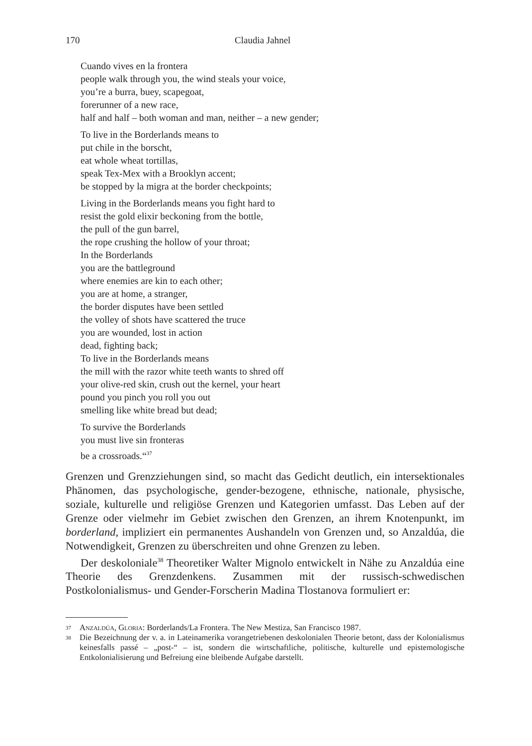170 Claudia Jahnel
Cuando vives en la frontera
people walk through you, the wind steals your voice,
you’re a burra, buey, scapegoat,
forerunner of a new race,
half and half – both woman and man, neither – a new gender;
To live in the Borderlands means to
put chile in the borscht,
eat whole wheat tortillas,
speak Tex-Mex with a Brooklyn accent;
be stopped by la migra at the border checkpoints;
Living in the Borderlands means you fight hard to
resist the gold elixir beckoning from the bottle,
the pull of the gun barrel,
the rope crushing the hollow of your throat;
In the Borderlands
you are the battleground
where enemies are kin to each other;
you are at home, a stranger,
the border disputes have been settled
the volley of shots have scattered the truce
you are wounded, lost in action
dead, fighting back;
To live in the Borderlands means
the mill with the razor white teeth wants to shred off
your olive-red skin, crush out the kernel, your heart
pound you pinch you roll you out
smelling like white bread but dead;
To survive the Borderlands
you must live sin fronteras
be a crossroads.“<sup>37</sup>
Grenzen und Grenzziehungen sind, so macht das Gedicht deutlich, ein intersektionales Phänomen, das psychologische, gender-bezogene, ethnische, nationale, physische, soziale, kulturelle und religiöse Grenzen und Kategorien umfasst. Das Leben auf der Grenze oder vielmehr im Gebiet zwischen den Grenzen, an ihrem Knotenpunkt, im borderland, impliziert ein permanentes Aushandeln von Grenzen und, so Anzaldúa, die Notwendigkeit, Grenzen zu überschreiten und ohne Grenzen zu leben.
Der deskoloniale<sup>38</sup> Theoretiker Walter Mignolo entwickelt in Nähe zu Anzaldúa eine Theorie des Grenzdenkens. Zusammen mit der russisch-schwedischen Postkolonialismus- und Gender-Forscherin Madina Tlostanova formuliert er:
37 Anzaldúa, Gloria: Borderlands/La Frontera. The New Mestiza, San Francisco 1987.
38 Die Bezeichnung der v. a. in Lateinamerika vorangetriebenen deskolonialen Theorie betont, dass der Kolonialismus keinesfalls passé – „post-“ – ist, sondern die wirtschaftliche, politische, kulturelle und epistemologische Entkolonialisierung und Befreiung eine bleibende Aufgabe darstellt.